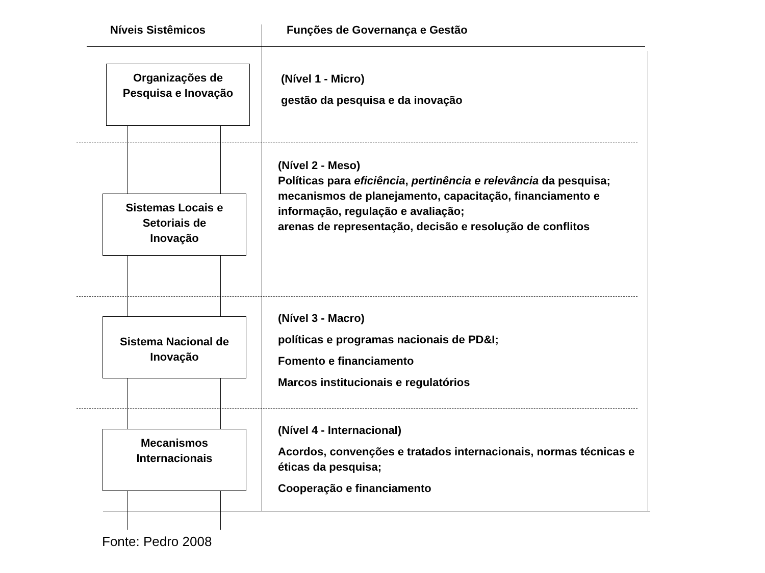Níveis Sistêmicos Funções de Governança e Gestão
Organizações de
Pesquisa e Inovação
Sistemas Locais e
Setoriais de
Inovação
Sistema Nacional de
Inovação
Mecanismos
Internacionais
(Nível 1 - Micro)
gestão da pesquisa e da inovação
(Nível 2 - Meso)
Políticas para eficiência, pertinência e relevância da pesquisa;
mecanismos de planejamento, capacitação, financiamento e informação, regulação e avaliação;
arenas de representação, decisão e resolução de conflitos
(Nível 3 - Macro)
políticas e programas nacionais de PD&I;
Fomento e financiamento
Marcos institucionais e regulatórios
(Nível 4 - Internacional)
Acordos, convenções e tratados internacionais, normas técnicas e éticas da pesquisa;
Cooperação e financiamento
Fonte: Pedro 2008